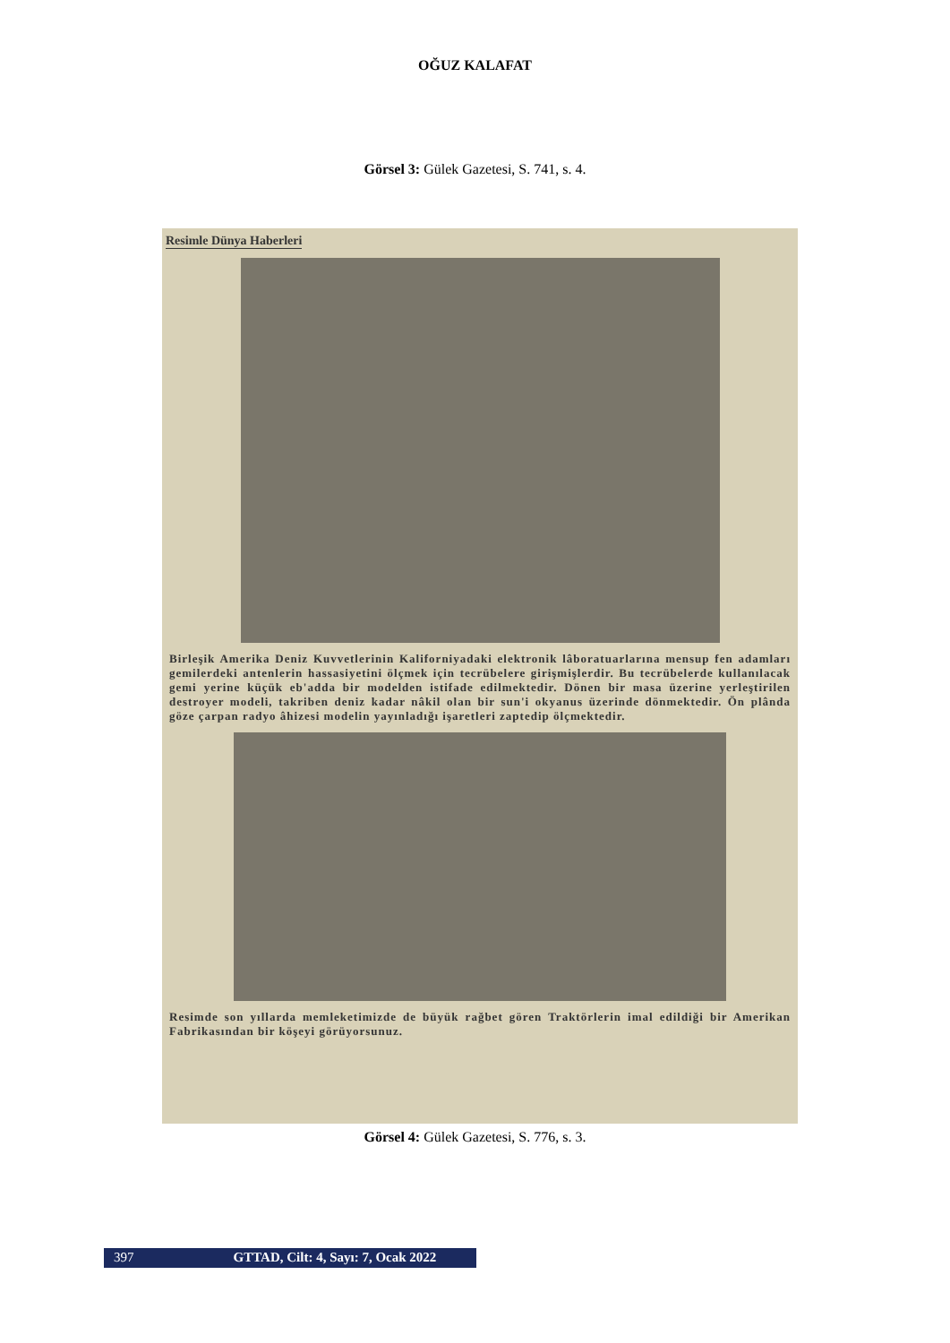OĞUZ KALAFAT
Görsel 3: Gülek Gazetesi, S. 741, s. 4.
Resimle Dünya Haberleri
Birleşik Amerika Deniz Kuvvetlerinin Kaliforniyadaki elektronik lâboratuarlarına mensup fen adamları gemilerdeki antenlerin hassasiyetini ölçmek için tecrübelere girişmişlerdir. Bu tecrübelerde kullanılacak gemi yerine küçük eb'adda bir modelden istifade edilmektedir. Dönen bir masa üzerine yerleştirilen destroyer modeli, takriben deniz kadar nâkil olan bir sun'i okyanus üzerinde dönmektedir. Ön plânda göze çarpan radyo âhizesi modelin yayınladığı işaretleri zaptedip ölçmektedir.
Resimde son yıllarda memleketimizde de büyük rağbet gören Traktörlerin imal edildiği bir Amerikan Fabrikasından bir köşeyi görüyorsunuz.
Görsel 4: Gülek Gazetesi, S. 776, s. 3.
397 GTTAD, Cilt: 4, Sayı: 7, Ocak 2022